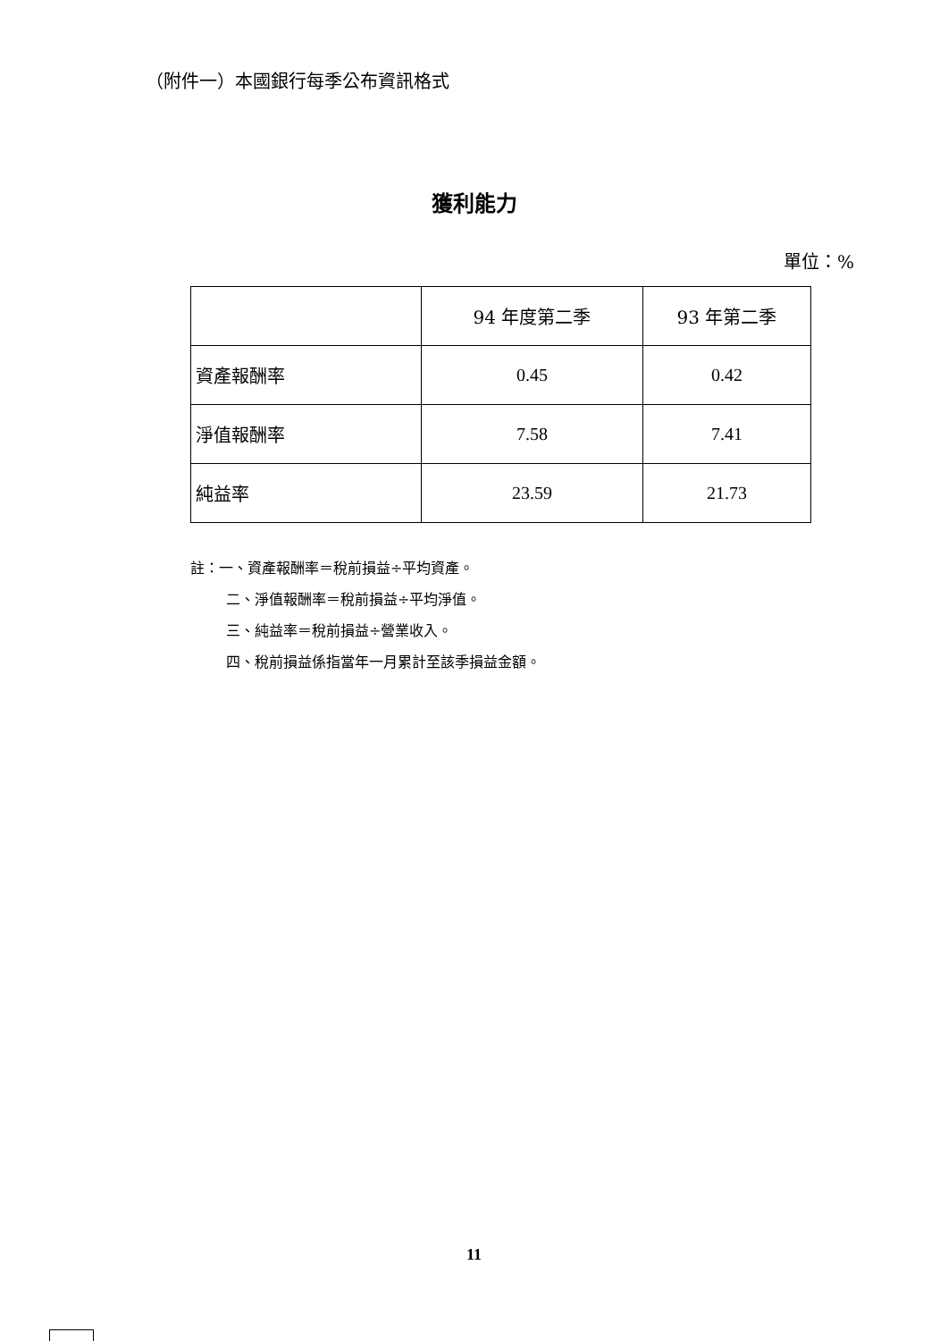（附件一）本國銀行每季公布資訊格式
獲利能力
單位：%
| | 94 年度第二季 | 93 年第二季 |
| --- | --- | --- |
| 資產報酬率 | 0.45 | 0.42 |
| 淨值報酬率 | 7.58 | 7.41 |
| 純益率 | 23.59 | 21.73 |
註：一、資產報酬率＝稅前損益÷平均資產。
二、淨值報酬率＝稅前損益÷平均淨值。
三、純益率＝稅前損益÷營業收入。
四、稅前損益係指當年一月累計至該季損益金額。
11